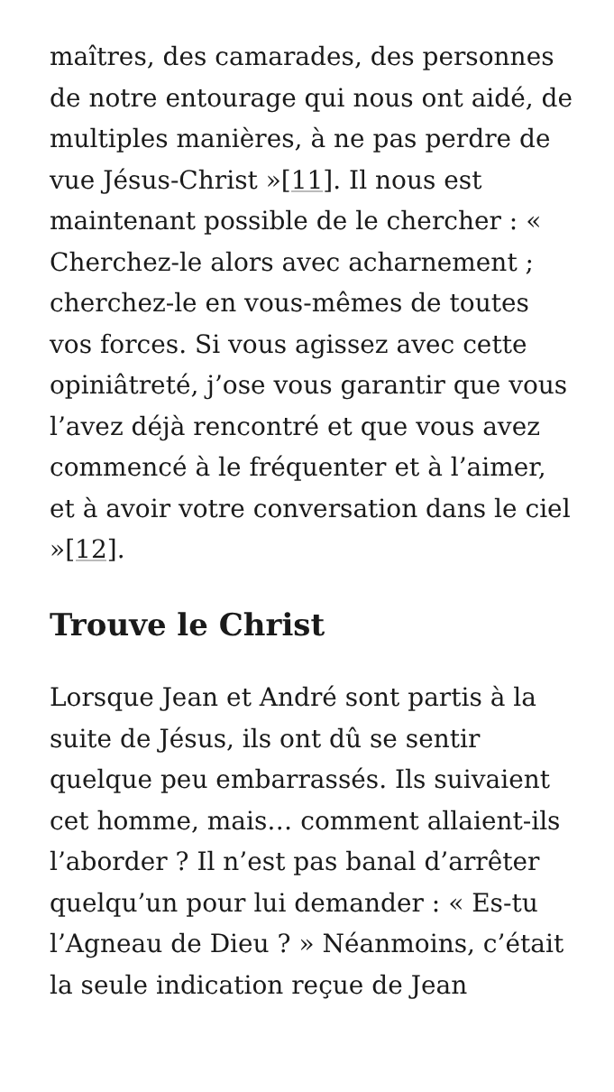maîtres, des camarades, des personnes de notre entourage qui nous ont aidé, de multiples manières, à ne pas perdre de vue Jésus-Christ »[11]. Il nous est maintenant possible de le chercher : « Cherchez-le alors avec acharnement ; cherchez-le en vous-mêmes de toutes vos forces. Si vous agissez avec cette opiniâtreté, j’ose vous garantir que vous l’avez déjà rencontré et que vous avez commencé à le fréquenter et à l’aimer, et à avoir votre conversation dans le ciel »[12].
Trouve le Christ
Lorsque Jean et André sont partis à la suite de Jésus, ils ont dû se sentir quelque peu embarrassés. Ils suivaient cet homme, mais… comment allaient-ils l’aborder ? Il n’est pas banal d’arrêter quelqu’un pour lui demander : « Es-tu l’Agneau de Dieu ? » Néanmoins, c’était la seule indication reçue de Jean